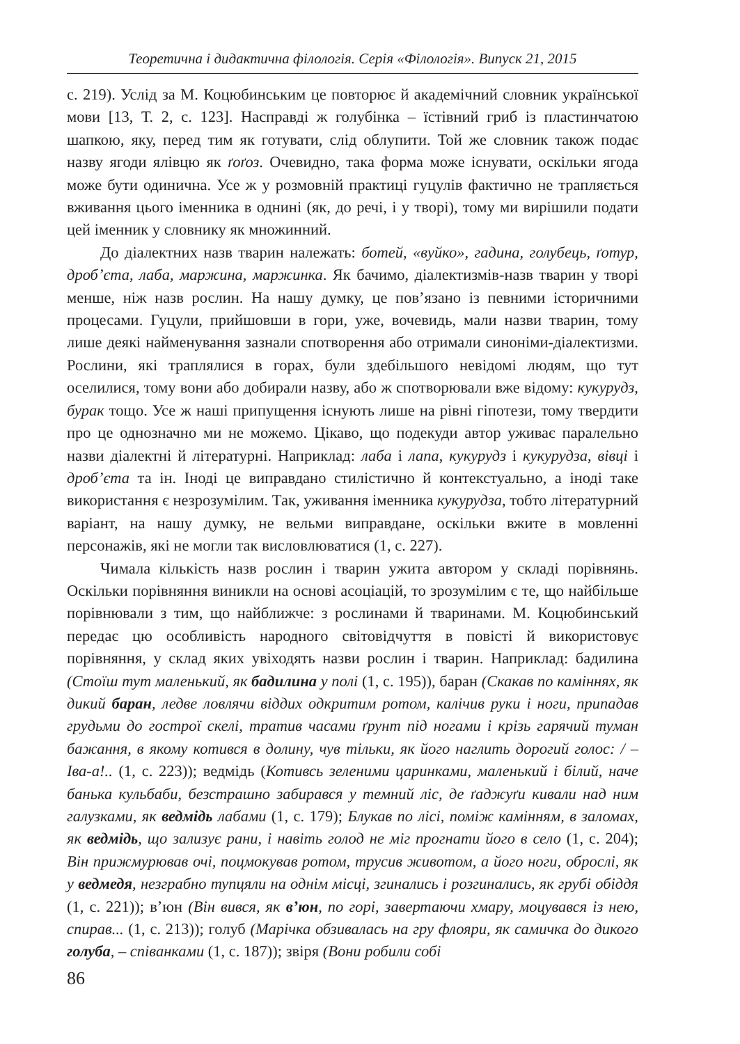Теоретична і дидактична філологія. Серія «Філологія». Випуск 21, 2015
с. 219). Услід за М. Коцюбинським це повторює й академічний словник української мови [13, Т. 2, с. 123]. Насправді ж голубінка – їстівний гриб із пластинчатою шапкою, яку, перед тим як готувати, слід облупити. Той же словник також подає назву ягоди ялівцю як ґоґоз. Очевидно, така форма може існувати, оскільки ягода може бути одинична. Усе ж у розмовній практиці гуцулів фактично не трапляється вживання цього іменника в однині (як, до речі, і у творі), тому ми вирішили подати цей іменник у словнику як множинний.
До діалектних назв тварин належать: ботей, «вуйко», гадина, голубець, ґотур, дроб’єта, лаба, маржина, маржинка. Як бачимо, діалектизмів-назв тварин у творі менше, ніж назв рослин. На нашу думку, це пов’язано із певними історичними процесами. Гуцули, прийшовши в гори, уже, вочевидь, мали назви тварин, тому лише деякі найменування зазнали спотворення або отримали синоніми-діалектизми. Рослини, які траплялися в горах, були здебільшого невідомі людям, що тут оселилися, тому вони або добирали назву, або ж спотворювали вже відому: кукурудз, бурак тощо. Усе ж наші припущення існують лише на рівні гіпотези, тому твердити про це однозначно ми не можемо. Цікаво, що подекуди автор уживає паралельно назви діалектні й літературні. Наприклад: лаба і лапа, кукурудз і кукурудза, вівці і дроб’єта та ін. Іноді це виправдано стилістично й контекстуально, а іноді таке використання є незрозумілим. Так, уживання іменника кукурудза, тобто літературний варіант, на нашу думку, не вельми виправдане, оскільки вжите в мовленні персонажів, які не могли так висловлюватися (1, с. 227).
Чимала кількість назв рослин і тварин ужита автором у складі порівнянь. Оскільки порівняння виникли на основі асоціацій, то зрозумілим є те, що найбільше порівнювали з тим, що найближче: з рослинами й тваринами. М. Коцюбинський передає цю особливість народного світовідчуття в повісті й використовує порівняння, у склад яких увіходять назви рослин і тварин. Наприклад: бадилина (Стоїш тут маленький, як бадилина у полі (1, с. 195)), баран (Скакав по каміннях, як дикий баран, ледве ловлячи віддих одкритим ротом, калічив руки і ноги, припадав грудьми до гострої скелі, тратив часами ґрунт під ногами і крізь гарячий туман бажання, в якому котився в долину, чув тільки, як його наглить дорогий голос: / – Іва-а!.. (1, с. 223)); ведмідь (Котивсь зеленими царинками, маленький і білий, наче банька кульбаби, безстрашно забирався у темний ліс, де ґаджуґи кивали над ним галузками, як ведмідь лабами (1, с. 179); Блукав по лісі, поміж камінням, в заломах, як ведмідь, що зализує рани, і навіть голод не міг прогнати його в село (1, с. 204); Він прижмурював очі, поцмокував ротом, трусив животом, а його ноги, оброслі, як у ведмедя, незграбно тупцяли на однім місці, згинались і розгинались, як грубі обіддя (1, с. 221)); в’юн (Він вився, як в’юн, по горі, завертаючи хмару, моцувався із нею, спирав... (1, с. 213)); голуб (Марічка обзивалась на гру флояри, як самичка до дикого голуба, – співанками (1, с. 187)); звіря (Вони робили собі
86